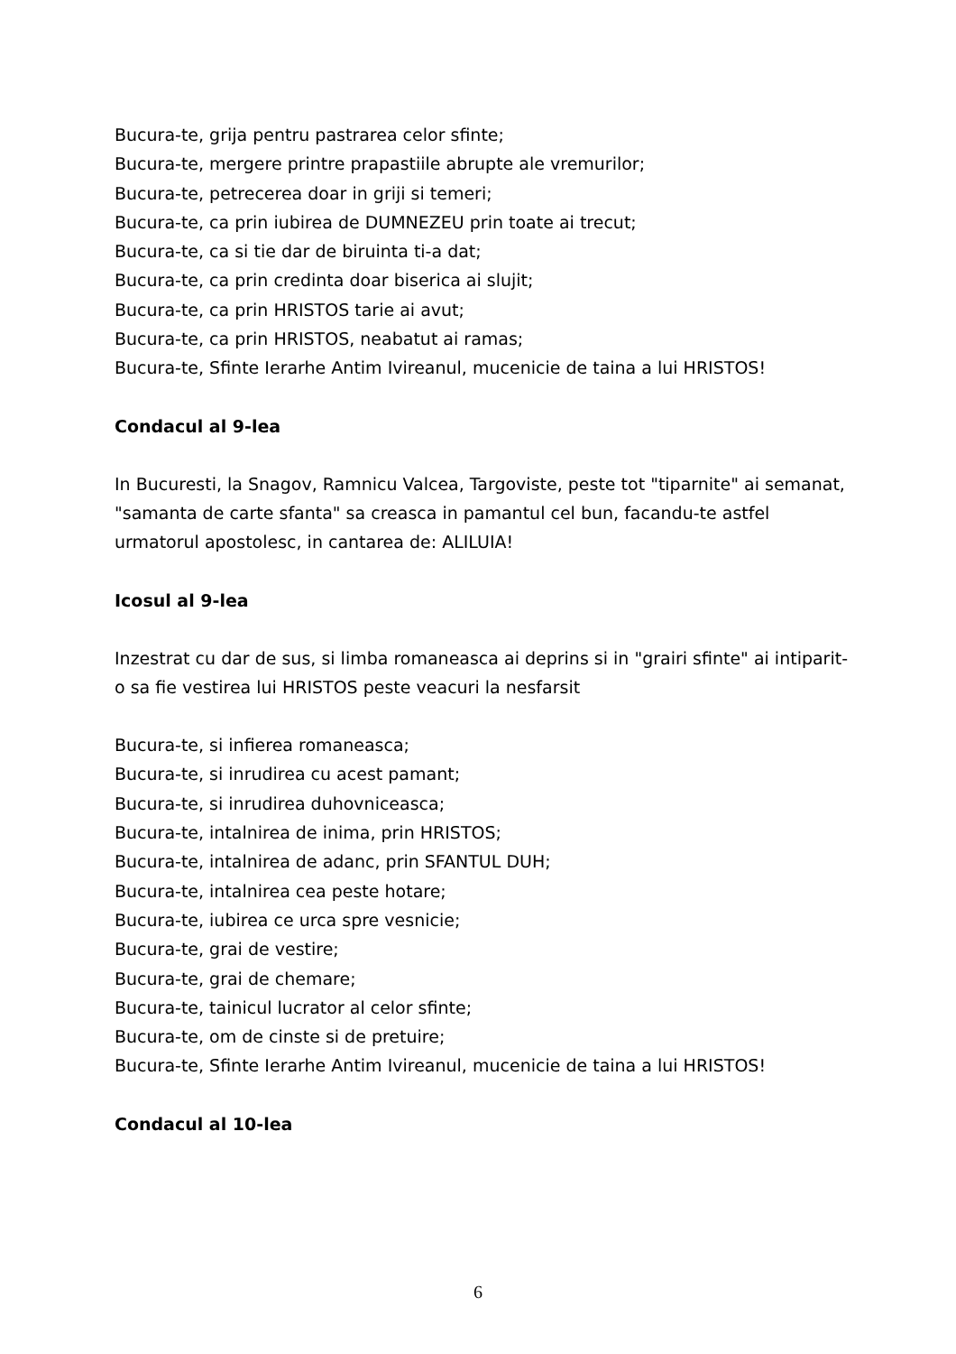Bucura-te, grija pentru pastrarea celor sfinte;
Bucura-te, mergere printre prapastiile abrupte ale vremurilor;
Bucura-te, petrecerea doar in griji si temeri;
Bucura-te, ca prin iubirea de DUMNEZEU prin toate ai trecut;
Bucura-te, ca si tie dar de biruinta ti-a dat;
Bucura-te, ca prin credinta doar biserica ai slujit;
Bucura-te, ca prin HRISTOS tarie ai avut;
Bucura-te, ca prin HRISTOS, neabatut ai ramas;
Bucura-te, Sfinte Ierarhe Antim Ivireanul, mucenicie de taina a lui HRISTOS!
Condacul al 9-lea
In Bucuresti, la Snagov, Ramnicu Valcea, Targoviste, peste tot "tiparnite" ai semanat, "samanta de carte sfanta" sa creasca in pamantul cel bun, facandu-te astfel urmatorul apostolesc, in cantarea de: ALILUIA!
Icosul al 9-lea
Inzestrat cu dar de sus, si limba romaneasca ai deprins si in "grairi sfinte" ai intiparit-o sa fie vestirea lui HRISTOS peste veacuri la nesfarsit
Bucura-te, si infierea romaneasca;
Bucura-te, si inrudirea cu acest pamant;
Bucura-te, si inrudirea duhovniceasca;
Bucura-te, intalnirea de inima, prin HRISTOS;
Bucura-te, intalnirea de adanc, prin SFANTUL DUH;
Bucura-te, intalnirea cea peste hotare;
Bucura-te, iubirea ce urca spre vesnicie;
Bucura-te, grai de vestire;
Bucura-te, grai de chemare;
Bucura-te, tainicul lucrator al celor sfinte;
Bucura-te, om de cinste si de pretuire;
Bucura-te, Sfinte Ierarhe Antim Ivireanul, mucenicie de taina a lui HRISTOS!
Condacul al 10-lea
6